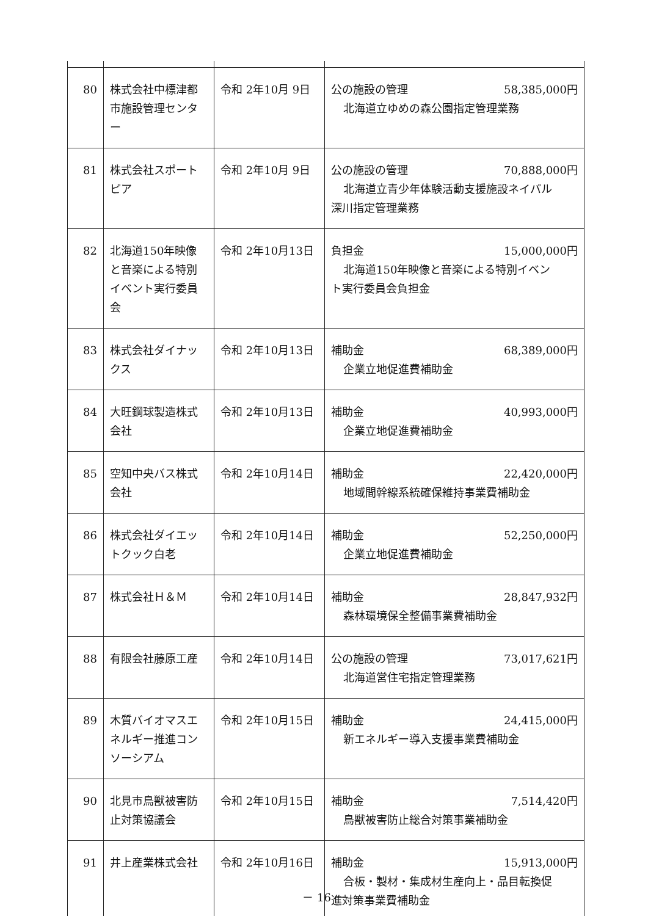| 80 | 株式会社中標津都市施設管理センター | 令和 2年10月 9日 | 公の施設の管理 58,385,000円 北海道立ゆめの森公園指定管理業務 |
| 81 | 株式会社スポートピア | 令和 2年10月 9日 | 公の施設の管理 70,888,000円 北海道立青少年体験活動支援施設ネイパル 深川指定管理業務 |
| 82 | 北海道150年映像と音楽による特別イベント実行委員会 | 令和 2年10月13日 | 負担金 15,000,000円 北海道150年映像と音楽による特別イベン ト実行委員会負担金 |
| 83 | 株式会社ダイナックス | 令和 2年10月13日 | 補助金 68,389,000円 企業立地促進費補助金 |
| 84 | 大旺鋼球製造株式会社 | 令和 2年10月13日 | 補助金 40,993,000円 企業立地促進費補助金 |
| 85 | 空知中央バス株式会社 | 令和 2年10月14日 | 補助金 22,420,000円 地域間幹線系統確保維持事業費補助金 |
| 86 | 株式会社ダイエットクック白老 | 令和 2年10月14日 | 補助金 52,250,000円 企業立地促進費補助金 |
| 87 | 株式会社Ｈ＆Ｍ | 令和 2年10月14日 | 補助金 28,847,932円 森林環境保全整備事業費補助金 |
| 88 | 有限会社藤原工産 | 令和 2年10月14日 | 公の施設の管理 73,017,621円 北海道営住宅指定管理業務 |
| 89 | 木質バイオマスエネルギー推進コンソーシアム | 令和 2年10月15日 | 補助金 24,415,000円 新エネルギー導入支援事業費補助金 |
| 90 | 北見市鳥獣被害防止対策協議会 | 令和 2年10月15日 | 補助金 7,514,420円 鳥獣被害防止総合対策事業補助金 |
| 91 | 井上産業株式会社 | 令和 2年10月16日 | 補助金 15,913,000円 合板・製材・集成材生産向上・品目転換促 進対策事業費補助金 |
－ 16 －